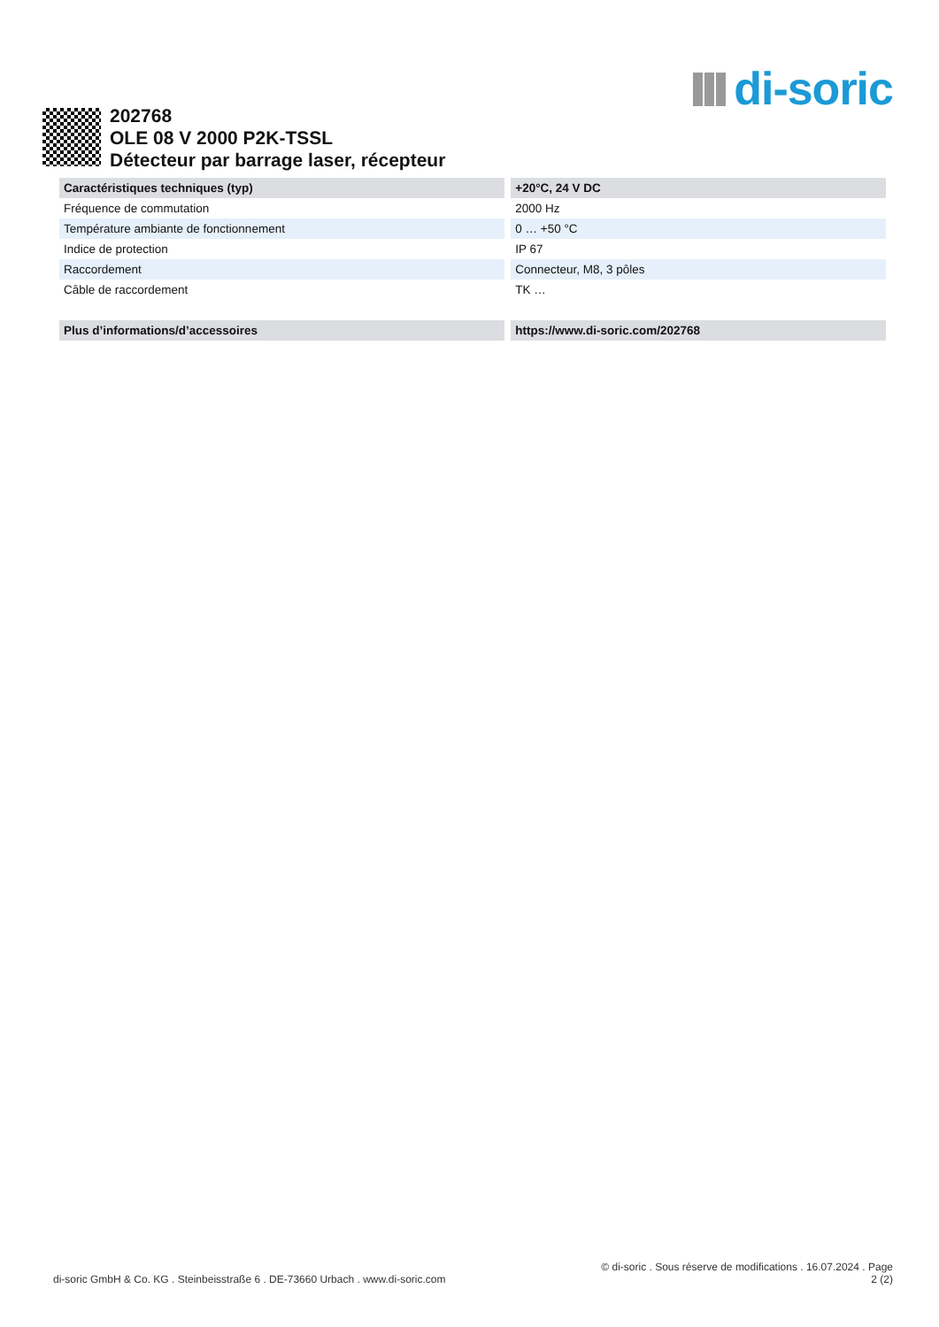di-soric
202768
OLE 08 V 2000 P2K-TSSL
Détecteur par barrage laser, récepteur
| Caractéristiques techniques (typ) | +20°C, 24 V DC |
| --- | --- |
| Fréquence de commutation | 2000 Hz |
| Température ambiante de fonctionnement | 0 … +50 °C |
| Indice de protection | IP 67 |
| Raccordement | Connecteur, M8, 3 pôles |
| Câble de raccordement | TK … |
| Plus d’informations/d’accessoires | https://www.di-soric.com/202768 |
di-soric GmbH & Co. KG . Steinbeisstraße 6 . DE-73660 Urbach . www.di-soric.com
© di-soric . Sous réserve de modifications . 16.07.2024 . Page
2 (2)